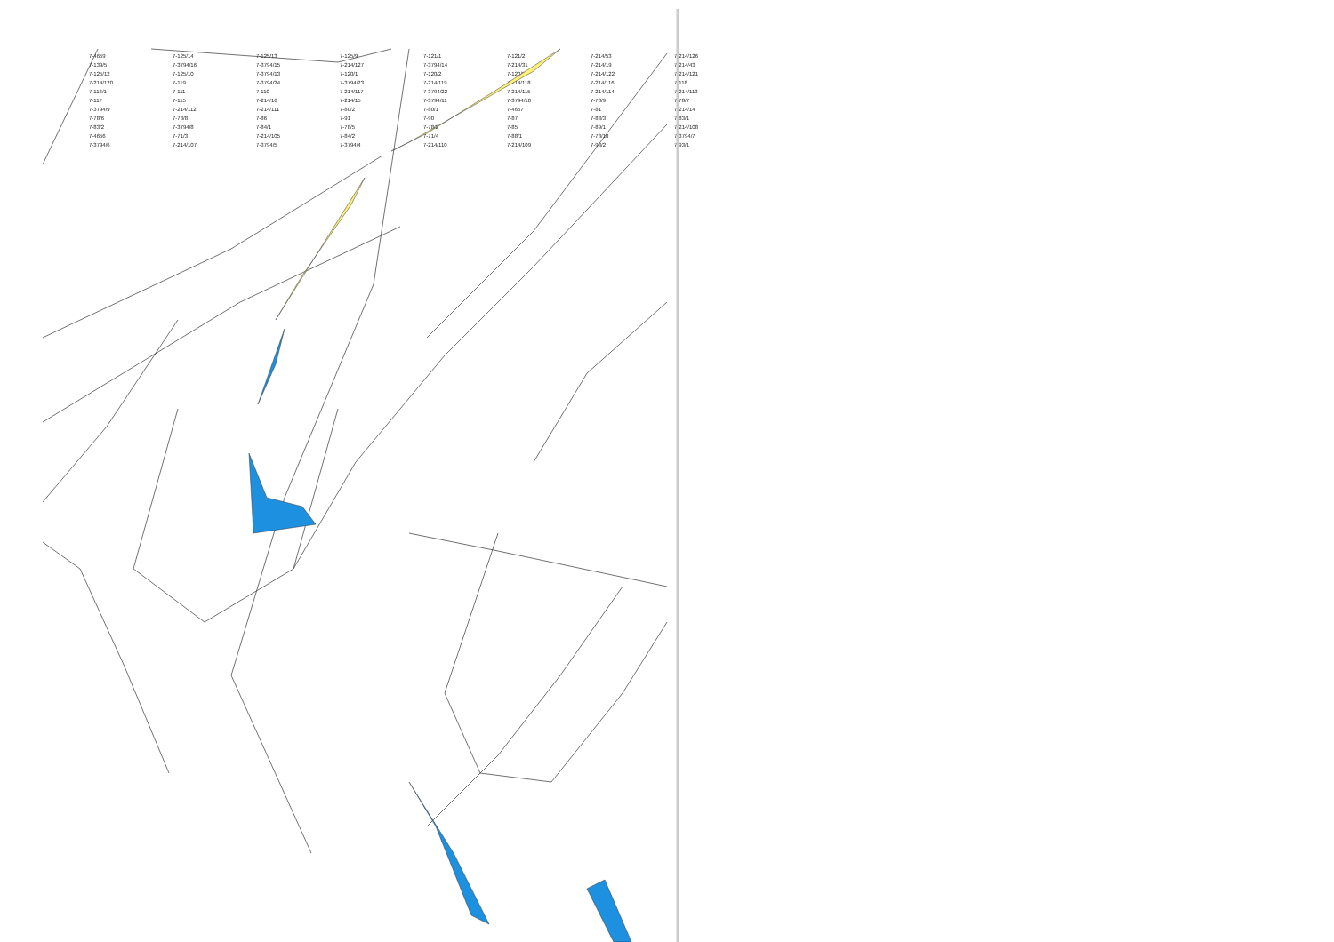7-4659 7-125/14 7-125/13 7-125/9 7-121/1 7-121/2 7-214/53 7-214/126 7-139/5 7-3794/16 7-3794/15 7-214/127 7-3794/14 7-214/31 7-214/19 7-214/43 7-125/12 7-125/10 7-3794/13 7-120/1 7-120/2 7-120/3 7-214/122 7-214/121 7-214/120 7-119 7-3794/24 7-3794/23 7-214/119 7-214/118 7-214/116 7-118 7-113/1 7-111 7-110 7-214/117 7-3794/22 7-214/115 7-214/114 7-214/113 7-117 7-115 7-214/16 7-214/15 7-3794/11 7-3794/10 7-78/9 7-78/7 7-3794/9 7-214/112 7-214/111 7-80/2 7-80/1 7-4657 7-81 7-214/14 7-78/6 7-78/8 7-86 7-91 7-90 7-87 7-83/3 7-83/1 7-83/2 7-3794/8 7-84/1 7-78/5 7-78/2 7-85 7-89/1 7-214/108 7-4656 7-71/3 7-214/105 7-84/2 7-71/4 7-88/1 7-78/10 7-3794/7 7-3794/6 7-214/107 7-3794/5 7-3794/4 7-214/110 7-214/109 7-93/2 7-93/1